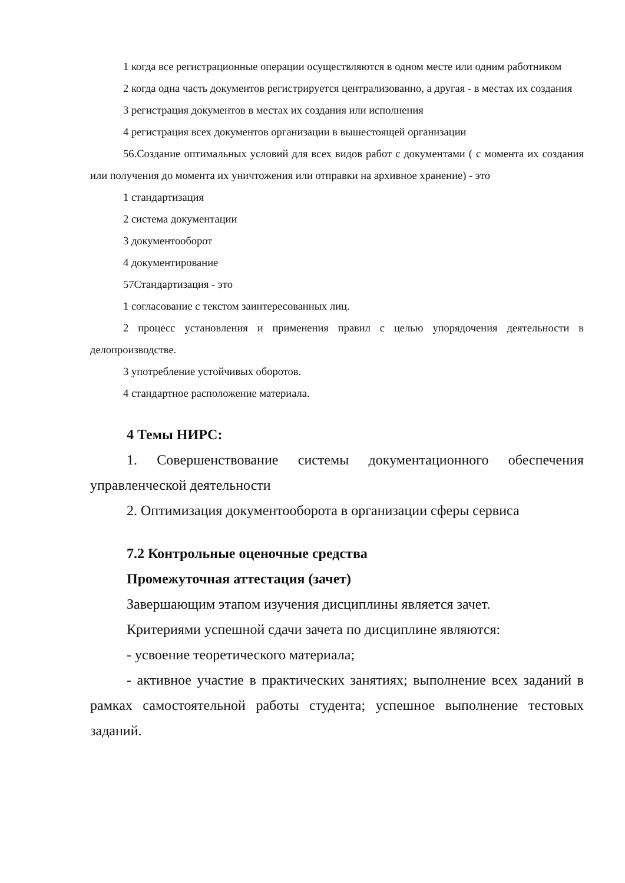1 когда все регистрационные операции осуществляются в одном месте или одним работником
2 когда одна часть документов регистрируется централизованно, а другая - в местах их создания
3 регистрация документов в местах их создания или исполнения
4 регистрация всех документов организации в вышестоящей организации
56.Создание оптимальных условий для всех видов работ с документами ( с момента их создания или получения до момента их уничтожения или отправки на архивное хранение) - это
1 стандартизация
2 система документации
3 документооборот
4 документирование
57Стандартизация - это
1 согласование с текстом заинтересованных лиц.
2 процесс установления и применения правил с целью упорядочения деятельности в делопроизводстве.
3 употребление устойчивых оборотов.
4 стандартное расположение материала.
4 Темы НИРС:
1. Совершенствование системы документационного обеспечения управленческой деятельности
2. Оптимизация документооборота в организации сферы сервиса
7.2 Контрольные оценочные средства
Промежуточная аттестация (зачет)
Завершающим этапом изучения дисциплины является зачет.
Критериями успешной сдачи зачета по дисциплине являются:
- усвоение теоретического материала;
- активное участие в практических занятиях; выполнение всех заданий в рамках самостоятельной работы студента; успешное выполнение тестовых заданий.